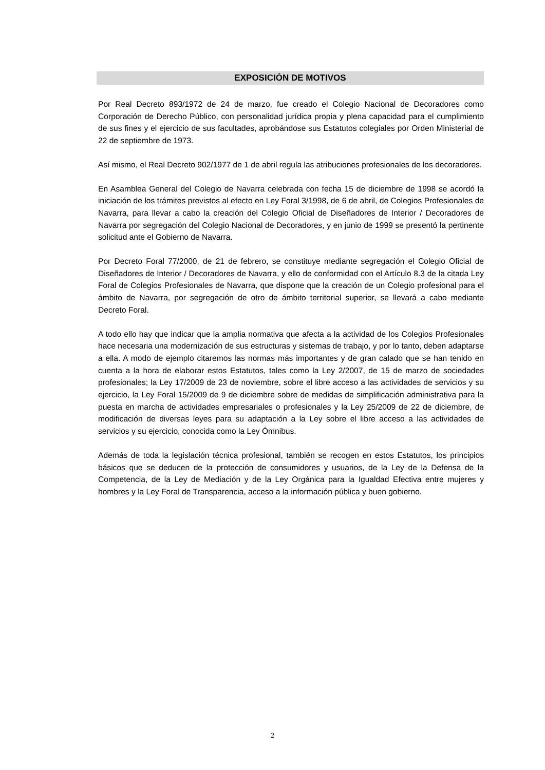EXPOSICIÓN DE MOTIVOS
Por Real Decreto 893/1972 de 24 de marzo, fue creado el Colegio Nacional de Decoradores como Corporación de Derecho Público, con personalidad jurídica propia y plena capacidad para el cumplimiento de sus fines y el ejercicio de sus facultades, aprobándose sus Estatutos colegiales por Orden Ministerial de 22 de septiembre de 1973.
Así mismo, el Real Decreto 902/1977 de 1 de abril regula las atribuciones profesionales de los decoradores.
En Asamblea General del Colegio de Navarra celebrada con fecha 15 de diciembre de 1998 se acordó la iniciación de los trámites previstos al efecto en Ley Foral 3/1998, de 6 de abril, de Colegios Profesionales de Navarra, para llevar a cabo la creación del Colegio Oficial de Diseñadores de Interior / Decoradores de Navarra por segregación del Colegio Nacional de Decoradores, y en junio de 1999 se presentó la pertinente solicitud ante el Gobierno de Navarra.
Por Decreto Foral 77/2000, de 21 de febrero, se constituye mediante segregación el Colegio Oficial de Diseñadores de Interior / Decoradores de Navarra, y ello de conformidad con el Artículo 8.3 de la citada Ley Foral de Colegios Profesionales de Navarra, que dispone que la creación de un Colegio profesional para el ámbito de Navarra, por segregación de otro de ámbito territorial superior, se llevará a cabo mediante Decreto Foral.
A todo ello hay que indicar que la amplia normativa que afecta a la actividad de los Colegios Profesionales hace necesaria una modernización de sus estructuras y sistemas de trabajo, y por lo tanto, deben adaptarse a ella. A modo de ejemplo citaremos las normas más importantes y de gran calado que se han tenido en cuenta a la hora de elaborar estos Estatutos, tales como la Ley 2/2007, de 15 de marzo de sociedades profesionales; la Ley 17/2009 de 23 de noviembre, sobre el libre acceso a las actividades de servicios y su ejercicio, la Ley Foral 15/2009 de 9 de diciembre sobre de medidas de simplificación administrativa para la puesta en marcha de actividades empresariales o profesionales y la Ley 25/2009 de 22 de diciembre, de modificación de diversas leyes para su adaptación a la Ley sobre el libre acceso a las actividades de servicios y su ejercicio, conocida como la Ley Ómnibus.
Además de toda la legislación técnica profesional, también se recogen en estos Estatutos, los principios básicos que se deducen de la protección de consumidores y usuarios, de la Ley de la Defensa de la Competencia, de la Ley de Mediación y de la Ley Orgánica para la Igualdad Efectiva entre mujeres y hombres y la Ley Foral de Transparencia, acceso a la información pública y buen gobierno.
2